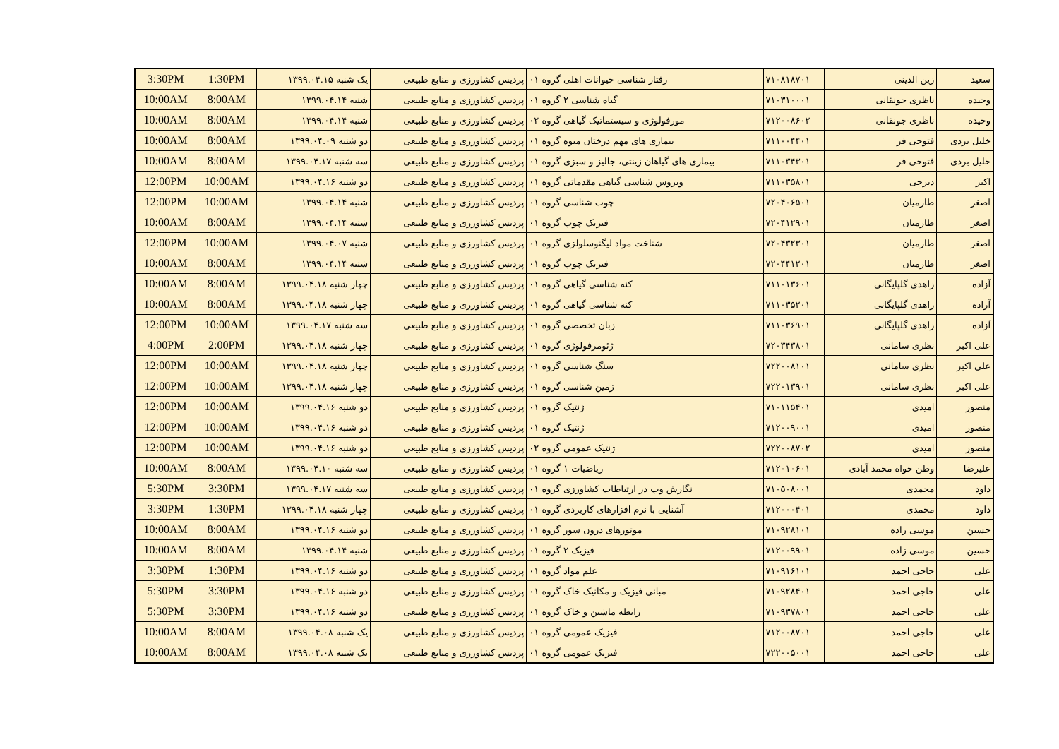| سعید | زین الدینی | ۷۱۰۸۱۸۷۰۱ | رفتار شناسی حیوانات اهلی گروه ۰۱ | پردیس کشاورزی و منابع طبیعی | یک شنبه ۱۳۹۹.۰۴.۱۵ | 1:30PM | 3:30PM |
| وحیده | ناظری جونقانی | ۷۱۰۳۱۰۰۰۱ | گیاه شناسی ۲ گروه ۰۱ | پردیس کشاورزی و منابع طبیعی | شنبه ۱۳۹۹.۰۴.۱۴ | 8:00AM | 10:00AM |
| وحیده | ناظری جونقانی | ۷۱۲۰۰۸۶۰۲ | مورفولوژی و سیستماتیک گیاهی گروه ۰۲ | پردیس کشاورزی و منابع طبیعی | شنبه ۱۳۹۹.۰۴.۱۴ | 8:00AM | 10:00AM |
| خلیل بردی | فتوحی فر | ۷۱۱۰۰۴۴۰۱ | بیماری های مهم درختان میوه گروه ۰۱ | پردیس کشاورزی و منابع طبیعی | دو شنبه ۱۳۹۹.۰۴.۰۹ | 8:00AM | 10:00AM |
| خلیل بردی | فتوحی فر | ۷۱۱۰۳۴۳۰۱ | بیماری های گیاهان زینتی، جالیز و سبزی گروه ۰۱ | پردیس کشاورزی و منابع طبیعی | سه شنبه ۱۳۹۹.۰۴.۱۷ | 8:00AM | 10:00AM |
| اکبر | دیزجی | ۷۱۱۰۳۵۸۰۱ | ویروس شناسی گیاهی مقدماتی گروه ۰۱ | پردیس کشاورزی و منابع طبیعی | دو شنبه ۱۳۹۹.۰۴.۱۶ | 10:00AM | 12:00PM |
| اصغر | طارمیان | ۷۲۰۴۰۶۵۰۱ | چوب شناسی گروه ۰۱ | پردیس کشاورزی و منابع طبیعی | شنبه ۱۳۹۹.۰۴.۱۴ | 10:00AM | 12:00PM |
| اصغر | طارمیان | ۷۲۰۴۱۲۹۰۱ | فیزیک چوب گروه ۰۱ | پردیس کشاورزی و منابع طبیعی | شنبه ۱۳۹۹.۰۴.۱۴ | 8:00AM | 10:00AM |
| اصغر | طارمیان | ۷۲۰۴۳۲۳۰۱ | شناخت مواد لیگنوسلولزی گروه ۰۱ | پردیس کشاورزی و منابع طبیعی | شنبه ۱۳۹۹.۰۴.۰۷ | 10:00AM | 12:00PM |
| اصغر | طارمیان | ۷۲۰۴۴۱۲۰۱ | فیزیک چوب گروه ۰۱ | پردیس کشاورزی و منابع طبیعی | شنبه ۱۳۹۹.۰۴.۱۴ | 8:00AM | 10:00AM |
| آزاده | زاهدی گلپایگانی | ۷۱۱۰۱۳۶۰۱ | کنه شناسی گیاهی گروه ۰۱ | پردیس کشاورزی و منابع طبیعی | چهار شنبه ۱۳۹۹.۰۴.۱۸ | 8:00AM | 10:00AM |
| آزاده | زاهدی گلپایگانی | ۷۱۱۰۳۵۲۰۱ | کنه شناسی گیاهی گروه ۰۱ | پردیس کشاورزی و منابع طبیعی | چهار شنبه ۱۳۹۹.۰۴.۱۸ | 8:00AM | 10:00AM |
| آزاده | زاهدی گلپایگانی | ۷۱۱۰۳۶۹۰۱ | زبان تخصصی گروه ۰۱ | پردیس کشاورزی و منابع طبیعی | سه شنبه ۱۳۹۹.۰۴.۱۷ | 10:00AM | 12:00PM |
| علی اکبر | نظری سامانی | ۷۲۰۳۴۳۸۰۱ | ژئومرفولوژی گروه ۰۱ | پردیس کشاورزی و منابع طبیعی | چهار شنبه ۱۳۹۹.۰۴.۱۸ | 2:00PM | 4:00PM |
| علی اکبر | نظری سامانی | ۷۲۲۰۰۸۱۰۱ | سنگ شناسی گروه ۰۱ | پردیس کشاورزی و منابع طبیعی | چهار شنبه ۱۳۹۹.۰۴.۱۸ | 10:00AM | 12:00PM |
| علی اکبر | نظری سامانی | ۷۲۲۰۱۳۹۰۱ | زمین شناسی گروه ۰۱ | پردیس کشاورزی و منابع طبیعی | چهار شنبه ۱۳۹۹.۰۴.۱۸ | 10:00AM | 12:00PM |
| منصور | امیدی | ۷۱۰۱۱۵۴۰۱ | ژنتیک گروه ۰۱ | پردیس کشاورزی و منابع طبیعی | دو شنبه ۱۳۹۹.۰۴.۱۶ | 10:00AM | 12:00PM |
| منصور | امیدی | ۷۱۲۰۰۹۰۰۱ | ژنتیک گروه ۰۱ | پردیس کشاورزی و منابع طبیعی | دو شنبه ۱۳۹۹.۰۴.۱۶ | 10:00AM | 12:00PM |
| منصور | امیدی | ۷۲۲۰۰۸۷۰۲ | ژنتیک عمومی گروه ۰۲ | پردیس کشاورزی و منابع طبیعی | دو شنبه ۱۳۹۹.۰۴.۱۶ | 10:00AM | 12:00PM |
| علیرضا | وطن خواه محمد آبادی | ۷۱۲۰۱۰۶۰۱ | ریاضیات ۱ گروه ۰۱ | پردیس کشاورزی و منابع طبیعی | سه شنبه ۱۳۹۹.۰۴.۱۰ | 8:00AM | 10:00AM |
| داود | محمدی | ۷۱۰۵۰۸۰۰۱ | نگارش وب در ارتباطات کشاورزی گروه ۰۱ | پردیس کشاورزی و منابع طبیعی | سه شنبه ۱۳۹۹.۰۴.۱۷ | 3:30PM | 5:30PM |
| داود | محمدی | ۷۱۲۰۰۰۴۰۱ | آشنایی با نرم افزارهای کاربردی گروه ۰۱ | پردیس کشاورزی و منابع طبیعی | چهار شنبه ۱۳۹۹.۰۴.۱۸ | 1:30PM | 3:30PM |
| حسین | موسی زاده | ۷۱۰۹۲۸۱۰۱ | موتورهای درون سوز گروه ۰۱ | پردیس کشاورزی و منابع طبیعی | دو شنبه ۱۳۹۹.۰۴.۱۶ | 8:00AM | 10:00AM |
| حسین | موسی زاده | ۷۱۲۰۰۹۹۰۱ | فیزیک ۲ گروه ۰۱ | پردیس کشاورزی و منابع طبیعی | شنبه ۱۳۹۹.۰۴.۱۴ | 8:00AM | 10:00AM |
| علی | حاجی احمد | ۷۱۰۹۱۶۱۰۱ | علم مواد گروه ۰۱ | پردیس کشاورزی و منابع طبیعی | دو شنبه ۱۳۹۹.۰۴.۱۶ | 1:30PM | 3:30PM |
| علی | حاجی احمد | ۷۱۰۹۲۸۴۰۱ | مبانی فیزیک و مکانیک خاک گروه ۰۱ | پردیس کشاورزی و منابع طبیعی | دو شنبه ۱۳۹۹.۰۴.۱۶ | 3:30PM | 5:30PM |
| علی | حاجی احمد | ۷۱۰۹۳۷۸۰۱ | رابطه ماشین و خاک گروه ۰۱ | پردیس کشاورزی و منابع طبیعی | دو شنبه ۱۳۹۹.۰۴.۱۶ | 3:30PM | 5:30PM |
| علی | حاجی احمد | ۷۱۲۰۰۸۷۰۱ | فیزیک عمومی گروه ۰۱ | پردیس کشاورزی و منابع طبیعی | یک شنبه ۱۳۹۹.۰۴.۰۸ | 8:00AM | 10:00AM |
| علی | حاجی احمد | ۷۲۲۰۰۵۰۰۱ | فیزیک عمومی گروه ۰۱ | پردیس کشاورزی و منابع طبیعی | یک شنبه ۱۳۹۹.۰۴.۰۸ | 8:00AM | 10:00AM |